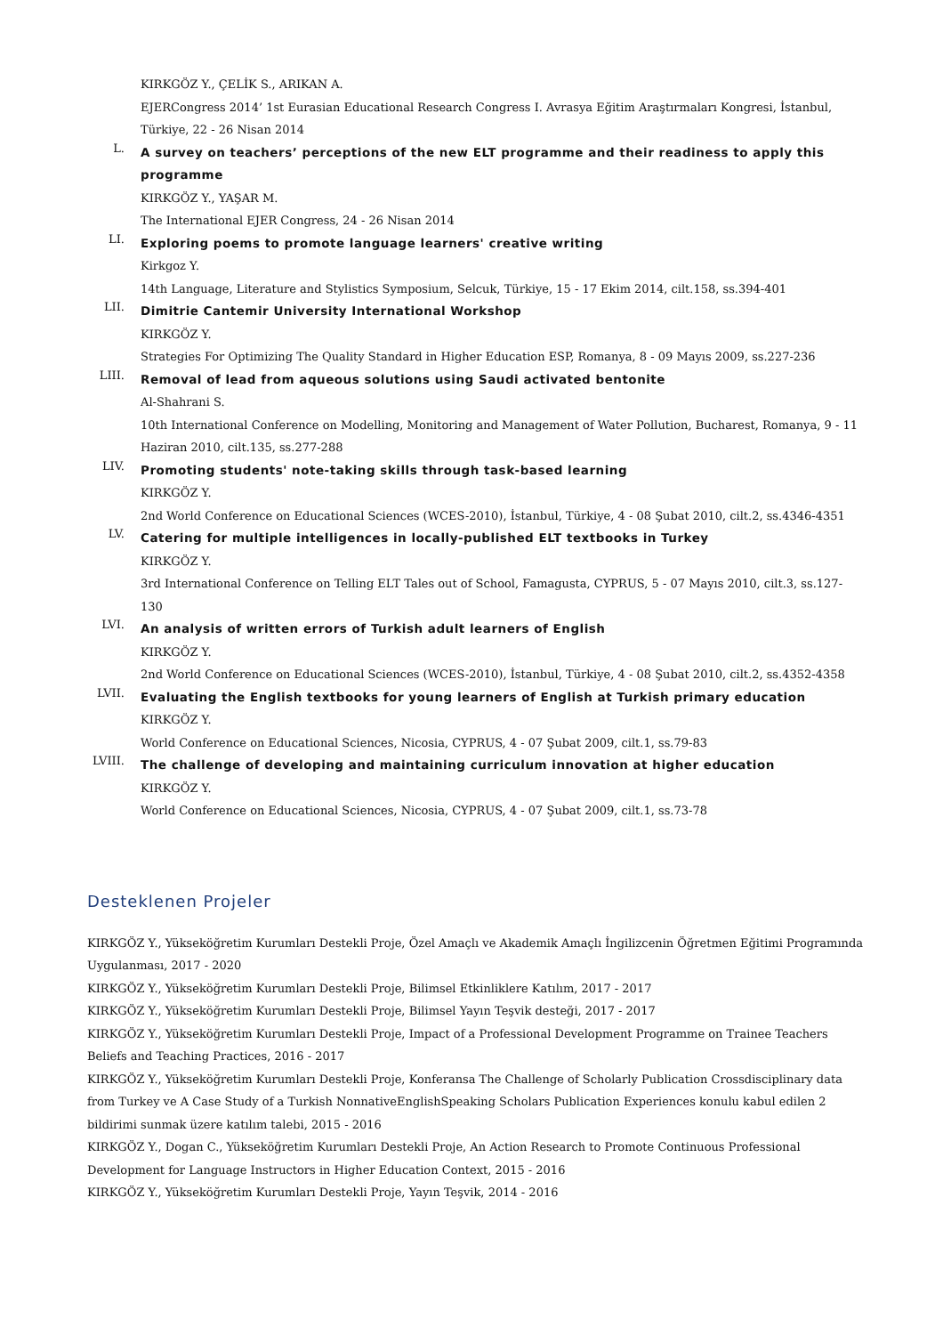KIRKGÖZ Y., ÇELİK S., ARIKAN A.
EJERCongress 2014’ 1st Eurasian Educational Research Congress I. Avrasya Eğitim Araştırmaları Kongresi, İstanbul, Türkiye, 22 - 26 Nisan 2014
L.
A survey on teachers’ perceptions of the new ELT programme and their readiness to apply this programme
KIRKGÖZ Y., YAŞAR M.
The International EJER Congress, 24 - 26 Nisan 2014
LI.
Exploring poems to promote language learners' creative writing
Kirkgoz Y.
14th Language, Literature and Stylistics Symposium, Selcuk, Türkiye, 15 - 17 Ekim 2014, cilt.158, ss.394-401
LII.
Dimitrie Cantemir University International Workshop
KIRKGÖZ Y.
Strategies For Optimizing The Quality Standard in Higher Education ESP, Romanya, 8 - 09 Mayıs 2009, ss.227-236
LIII.
Removal of lead from aqueous solutions using Saudi activated bentonite
Al-Shahrani S.
10th International Conference on Modelling, Monitoring and Management of Water Pollution, Bucharest, Romanya, 9 - 11 Haziran 2010, cilt.135, ss.277-288
LIV.
Promoting students' note-taking skills through task-based learning
KIRKGÖZ Y.
2nd World Conference on Educational Sciences (WCES-2010), İstanbul, Türkiye, 4 - 08 Şubat 2010, cilt.2, ss.4346-4351
LV.
Catering for multiple intelligences in locally-published ELT textbooks in Turkey
KIRKGÖZ Y.
3rd International Conference on Telling ELT Tales out of School, Famagusta, CYPRUS, 5 - 07 Mayıs 2010, cilt.3, ss.127-130
LVI.
An analysis of written errors of Turkish adult learners of English
KIRKGÖZ Y.
2nd World Conference on Educational Sciences (WCES-2010), İstanbul, Türkiye, 4 - 08 Şubat 2010, cilt.2, ss.4352-4358
LVII.
Evaluating the English textbooks for young learners of English at Turkish primary education
KIRKGÖZ Y.
World Conference on Educational Sciences, Nicosia, CYPRUS, 4 - 07 Şubat 2009, cilt.1, ss.79-83
LVIII.
The challenge of developing and maintaining curriculum innovation at higher education
KIRKGÖZ Y.
World Conference on Educational Sciences, Nicosia, CYPRUS, 4 - 07 Şubat 2009, cilt.1, ss.73-78
Desteklenen Projeler
KIRKGÖZ Y., Yükseköğretim Kurumları Destekli Proje, Özel Amaçlı ve Akademik Amaçlı İngilizcenin Öğretmen Eğitimi Programında Uygulanması, 2017 - 2020
KIRKGÖZ Y., Yükseköğretim Kurumları Destekli Proje, Bilimsel Etkinliklere Katılım, 2017 - 2017
KIRKGÖZ Y., Yükseköğretim Kurumları Destekli Proje, Bilimsel Yayın Teşvik desteği, 2017 - 2017
KIRKGÖZ Y., Yükseköğretim Kurumları Destekli Proje, Impact of a Professional Development Programme on Trainee Teachers Beliefs and Teaching Practices, 2016 - 2017
KIRKGÖZ Y., Yükseköğretim Kurumları Destekli Proje, Konferansa The Challenge of Scholarly Publication Crossdisciplinary data from Turkey ve A Case Study of a Turkish NonnativeEnglishSpeaking Scholars Publication Experiences konulu kabul edilen 2 bildirimi sunmak üzere katılım talebi, 2015 - 2016
KIRKGÖZ Y., Dogan C., Yükseköğretim Kurumları Destekli Proje, An Action Research to Promote Continuous Professional Development for Language Instructors in Higher Education Context, 2015 - 2016
KIRKGÖZ Y., Yükseköğretim Kurumları Destekli Proje, Yayın Teşvik, 2014 - 2016